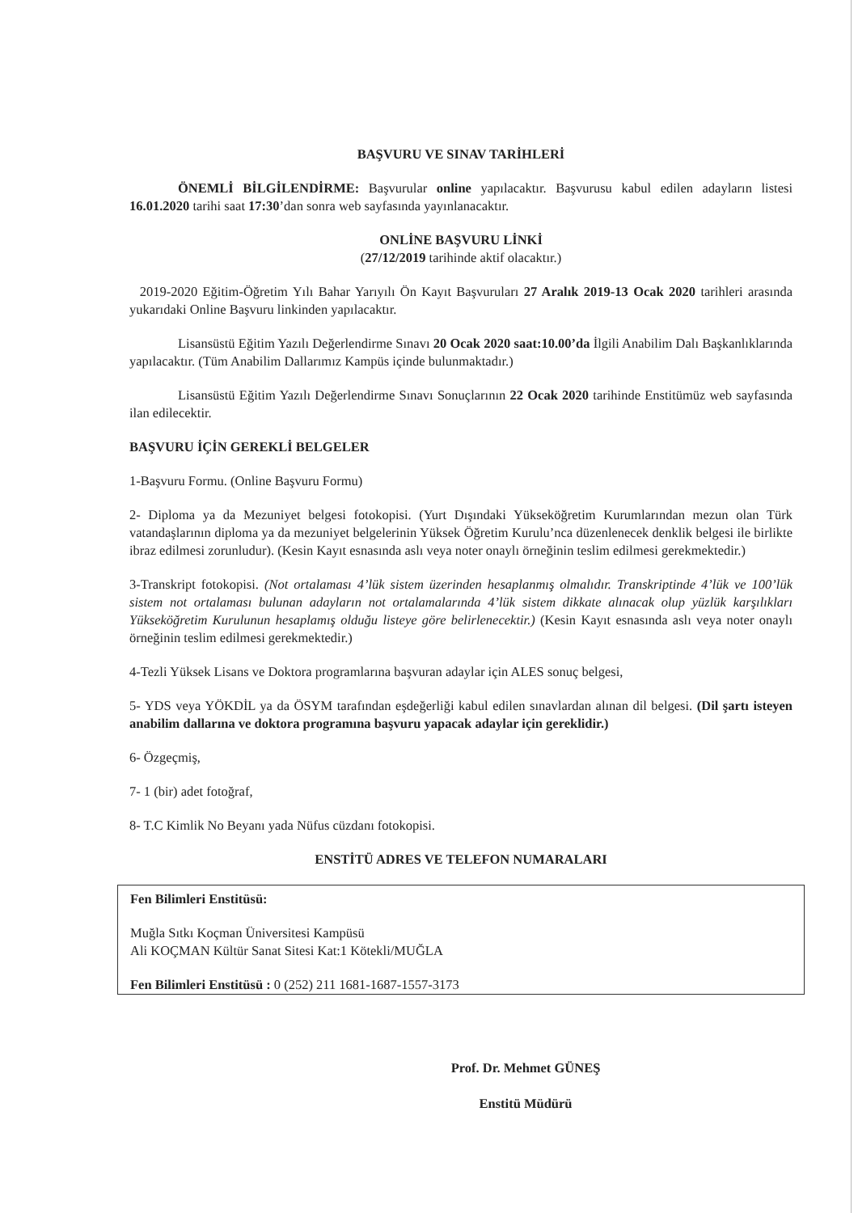BAŞVURU VE SINAV TARİHLERİ
ÖNEMLİ BİLGİLENDİRME: Başvurular online yapılacaktır. Başvurusu kabul edilen adayların listesi 16.01.2020 tarihi saat 17:30’dan sonra web sayfasında yayınlanacaktır.
ONLİNE BAŞVURU LİNKİ
(27/12/2019 tarihinde aktif olacaktır.)
2019-2020 Eğitim-Öğretim Yılı Bahar Yarıyılı Ön Kayıt Başvuruları 27 Aralık 2019-13 Ocak 2020 tarihleri arasında yukarıdaki Online Başvuru linkinden yapılacaktır.
Lisansüstü Eğitim Yazılı Değerlendirme Sınavı 20 Ocak 2020 saat:10.00’da İlgili Anabilim Dalı Başkanlıklarında yapılacaktır. (Tüm Anabilim Dallarımız Kampüs içinde bulunmaktadır.)
Lisansüstü Eğitim Yazılı Değerlendirme Sınavı Sonuçlarının 22 Ocak 2020 tarihinde Enstitümüz web sayfasında ilan edilecektir.
BAŞVURU İÇİN GEREKLİ BELGELER
1-Başvuru Formu. (Online Başvuru Formu)
2- Diploma ya da Mezuniyet belgesi fotokopisi. (Yurt Dışındaki Yükseköğretim Kurumlarından mezun olan Türk vatandaşlarının diploma ya da mezuniyet belgelerinin Yüksek Öğretim Kurulu’nca düzenlenecek denklik belgesi ile birlikte ibraz edilmesi zorunludur). (Kesin Kayıt esnasında aslı veya noter onaylı örneğinin teslim edilmesi gerekmektedir.)
3-Transkript fotokopisi. (Not ortalaması 4’lük sistem üzerinden hesaplanmış olmalıdır. Transkriptinde 4’lük ve 100’lük sistem not ortalaması bulunan adayların not ortalamalarında 4’lük sistem dikkate alınacak olup yüzlük karşılıkları Yükseköğretim Kurulunun hesaplamış olduğu listeye göre belirlenecektir.) (Kesin Kayıt esnasında aslı veya noter onaylı örneğinin teslim edilmesi gerekmektedir.)
4-Tezli Yüksek Lisans ve Doktora programlarına başvuran adaylar için ALES sonuç belgesi,
5- YDS veya YÖKDİL ya da ÖSYM tarafından eşdeğerliği kabul edilen sınavlardan alınan dil belgesi. (Dil şartı isteyen anabilim dallarına ve doktora programına başvuru yapacak adaylar için gereklidir.)
6- Özgeçmiş,
7- 1 (bir) adet fotoğraf,
8- T.C Kimlik No Beyanı yada Nüfus cüzdanı fotokopisi.
ENSTİTÜ ADRES VE TELEFON NUMARALARI
Fen Bilimleri Enstitüsü:
Muğla Sıtkı Koçman Üniversitesi Kampüsü
Ali KOÇMAN Kültür Sanat Sitesi Kat:1 Kötekli/MUĞLA
Fen Bilimleri Enstitüsü : 0 (252) 211 1681-1687-1557-3173
Prof. Dr. Mehmet GÜNEŞ
Enstitü Müdürü